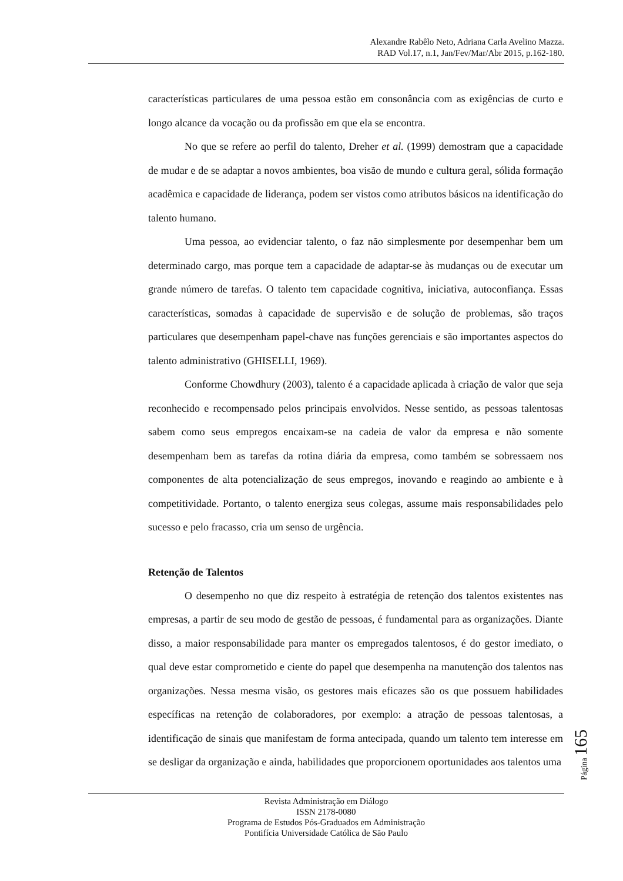Alexandre Rabêlo Neto, Adriana Carla Avelino Mazza.
RAD Vol.17, n.1, Jan/Fev/Mar/Abr 2015, p.162-180.
características particulares de uma pessoa estão em consonância com as exigências de curto e longo alcance da vocação ou da profissão em que ela se encontra.
No que se refere ao perfil do talento, Dreher et al. (1999) demostram que a capacidade de mudar e de se adaptar a novos ambientes, boa visão de mundo e cultura geral, sólida formação acadêmica e capacidade de liderança, podem ser vistos como atributos básicos na identificação do talento humano.
Uma pessoa, ao evidenciar talento, o faz não simplesmente por desempenhar bem um determinado cargo, mas porque tem a capacidade de adaptar-se às mudanças ou de executar um grande número de tarefas. O talento tem capacidade cognitiva, iniciativa, autoconfiança. Essas características, somadas à capacidade de supervisão e de solução de problemas, são traços particulares que desempenham papel-chave nas funções gerenciais e são importantes aspectos do talento administrativo (GHISELLI, 1969).
Conforme Chowdhury (2003), talento é a capacidade aplicada à criação de valor que seja reconhecido e recompensado pelos principais envolvidos. Nesse sentido, as pessoas talentosas sabem como seus empregos encaixam-se na cadeia de valor da empresa e não somente desempenham bem as tarefas da rotina diária da empresa, como também se sobressaem nos componentes de alta potencialização de seus empregos, inovando e reagindo ao ambiente e à competitividade. Portanto, o talento energiza seus colegas, assume mais responsabilidades pelo sucesso e pelo fracasso, cria um senso de urgência.
Retenção de Talentos
O desempenho no que diz respeito à estratégia de retenção dos talentos existentes nas empresas, a partir de seu modo de gestão de pessoas, é fundamental para as organizações. Diante disso, a maior responsabilidade para manter os empregados talentosos, é do gestor imediato, o qual deve estar comprometido e ciente do papel que desempenha na manutenção dos talentos nas organizações. Nessa mesma visão, os gestores mais eficazes são os que possuem habilidades específicas na retenção de colaboradores, por exemplo: a atração de pessoas talentosas, a identificação de sinais que manifestam de forma antecipada, quando um talento tem interesse em se desligar da organização e ainda, habilidades que proporcionem oportunidades aos talentos uma
Página 165
Revista Administração em Diálogo
ISSN 2178-0080
Programa de Estudos Pós-Graduados em Administração
Pontifícia Universidade Católica de São Paulo